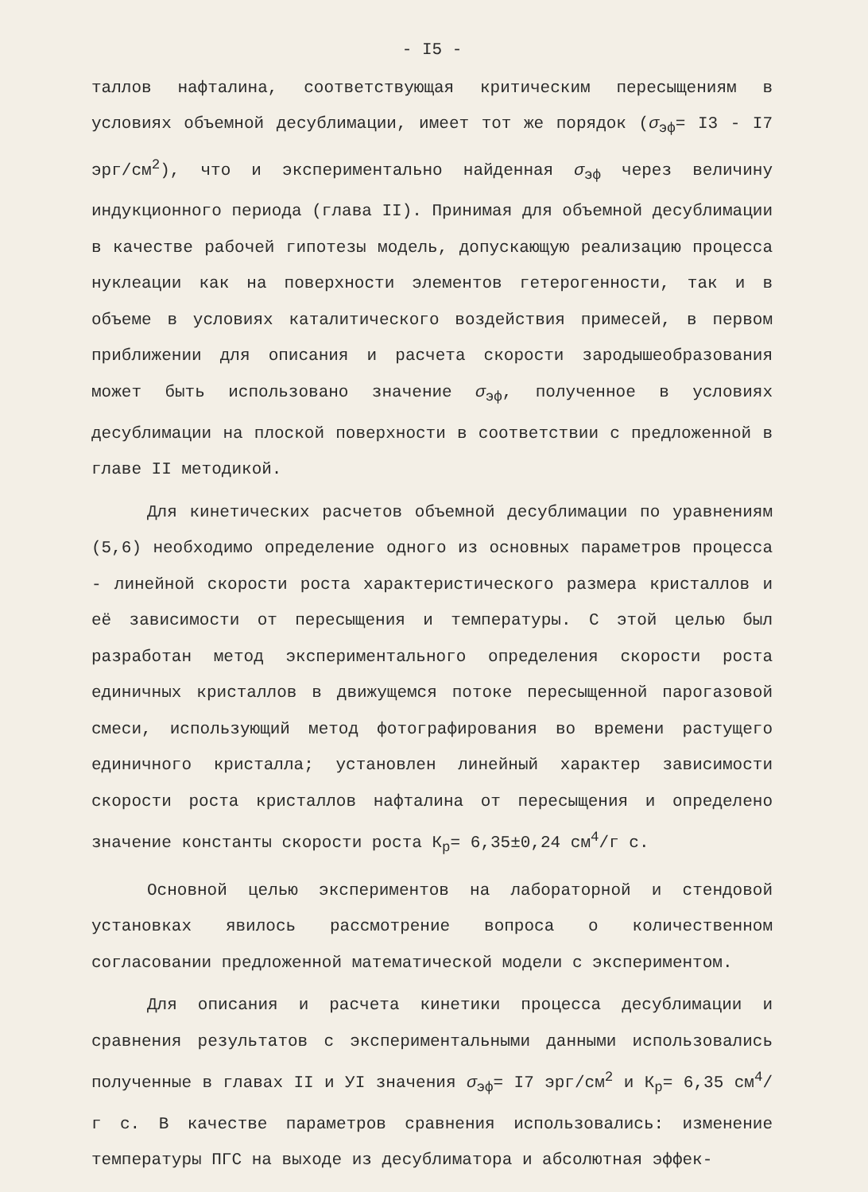- I5 -
таллов нафталина, соответствующая критическим пересыщениям в условиях объемной десублимации, имеет тот же порядок (σ<sub>эф</sub>= I3 - I7 эрг/см<sup>2</sup>), что и экспериментально найденная σ<sub>эф</sub> через величину индукционного периода (глава II). Принимая для объемной десублимации в качестве рабочей гипотезы модель, допускающую реализацию процесса нуклеации как на поверхности элементов гетерогенности, так и в объеме в условиях каталитического воздействия примесей, в первом приближении для описания и расчета скорости зародышеобразования может быть использовано значение σ<sub>эф</sub>, полученное в условиях десублимации на плоской поверхности в соответствии с предложенной в главе II методикой.
Для кинетических расчетов объемной десублимации по уравнениям (5,6) необходимо определение одного из основных параметров процесса - линейной скорости роста характеристического размера кристаллов и её зависимости от пересыщения и температуры. С этой целью был разработан метод экспериментального определения скорости роста единичных кристаллов в движущемся потоке пересыщенной парогазовой смеси, использующий метод фотографирования во времени растущего единичного кристалла; установлен линейный характер зависимости скорости роста кристаллов нафталина от пересыщения и определено значение константы скорости роста К<sub>р</sub>= 6,35±0,24 см<sup>4</sup>/г с.
Основной целью экспериментов на лабораторной и стендовой установках явилось рассмотрение вопроса о количественном согласовании предложенной математической модели с экспериментом.
Для описания и расчета кинетики процесса десублимации и сравнения результатов с экспериментальными данными использовались полученные в главах II и УI значения σ<sub>эф</sub>= I7 эрг/см<sup>2</sup> и К<sub>р</sub>= 6,35 см<sup>4</sup>/г с. В качестве параметров сравнения использовались: изменение температуры ПГС на выходе из десублиматора и абсолютная эффек-